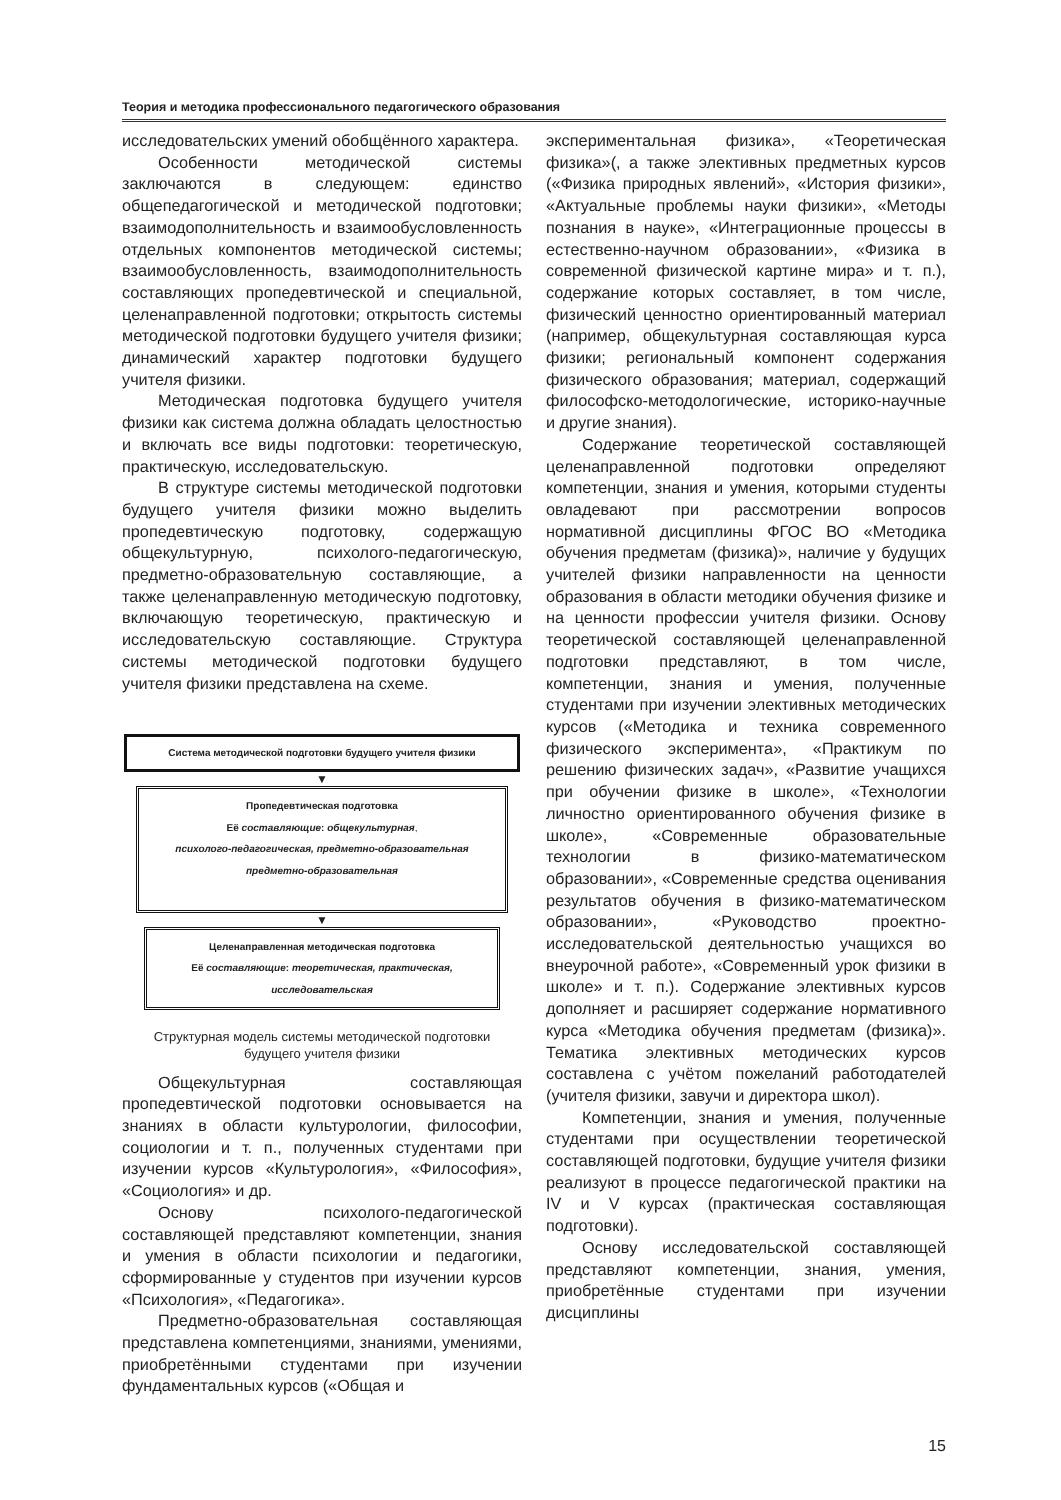Теория и методика профессионального педагогического образования
исследовательских умений обобщённого характера.
Особенности методической системы заключаются в следующем: единство общепедагогической и методической подготовки; взаимодополнительность и взаимообусловленность отдельных компонентов методической системы; взаимообусловленность, взаимодополнительность составляющих пропедевтической и специальной, целенаправленной подготовки; открытость системы методической подготовки будущего учителя физики; динамический характер подготовки будущего учителя физики.
Методическая подготовка будущего учителя физики как система должна обладать целостностью и включать все виды подготовки: теоретическую, практическую, исследовательскую.
В структуре системы методической подготовки будущего учителя физики можно выделить пропедевтическую подготовку, содержащую общекультурную, психолого-педагогическую, предметно-образовательную составляющие, а также целенаправленную методическую подготовку, включающую теоретическую, практическую и исследовательскую составляющие. Структура системы методической подготовки будущего учителя физики представлена на схеме.
Система методической подготовки будущего учителя физики
▼
Пропедевтическая подготовка
Её составляющие: общекультурная,
психолого-педагогическая, предметно-образовательная
предметно-образовательная
▼
Целенаправленная методическая подготовка
Её составляющие: теоретическая, практическая,
исследовательская
Структурная модель системы методической подготовки
будущего учителя физики
Общекультурная составляющая пропедевтической подготовки основывается на знаниях в области культурологии, философии, социологии и т. п., полученных студентами при изучении курсов «Культурология», «Философия», «Социология» и др.
Основу психолого-педагогической составляющей представляют компетенции, знания и умения в области психологии и педагогики, сформированные у студентов при изучении курсов «Психология», «Педагогика».
Предметно-образовательная составляющая представлена компетенциями, знаниями, умениями, приобретёнными студентами при изучении фундаментальных курсов («Общая и
экспериментальная физика», «Теоретическая физика»(, а также элективных предметных курсов («Физика природных явлений», «История физики», «Актуальные проблемы науки физики», «Методы познания в науке», «Интеграционные процессы в естественно-научном образовании», «Физика в современной физической картине мира» и т. п.), содержание которых составляет, в том числе, физический ценностно ориентированный материал (например, общекультурная составляющая курса физики; региональный компонент содержания физического образования; материал, содержащий философско-методологические, историко-научные и другие знания).
Содержание теоретической составляющей целенаправленной подготовки определяют компетенции, знания и умения, которыми студенты овладевают при рассмотрении вопросов нормативной дисциплины ФГОС ВО «Методика обучения предметам (физика)», наличие у будущих учителей физики направленности на ценности образования в области методики обучения физике и на ценности профессии учителя физики. Основу теоретической составляющей целенаправленной подготовки представляют, в том числе, компетенции, знания и умения, полученные студентами при изучении элективных методических курсов («Методика и техника современного физического эксперимента», «Практикум по решению физических задач», «Развитие учащихся при обучении физике в школе», «Технологии личностно ориентированного обучения физике в школе», «Современные образовательные технологии в физико-математическом образовании», «Современные средства оценивания результатов обучения в физико-математическом образовании», «Руководство проектно-исследовательской деятельностью учащихся во внеурочной работе», «Современный урок физики в школе» и т. п.). Содержание элективных курсов дополняет и расширяет содержание нормативного курса «Методика обучения предметам (физика)». Тематика элективных методических курсов составлена с учётом пожеланий работодателей (учителя физики, завучи и директора школ).
Компетенции, знания и умения, полученные студентами при осуществлении теоретической составляющей подготовки, будущие учителя физики реализуют в процессе педагогической практики на IV и V курсах (практическая составляющая подготовки).
Основу исследовательской составляющей представляют компетенции, знания, умения, приобретённые студентами при изучении дисциплины
15